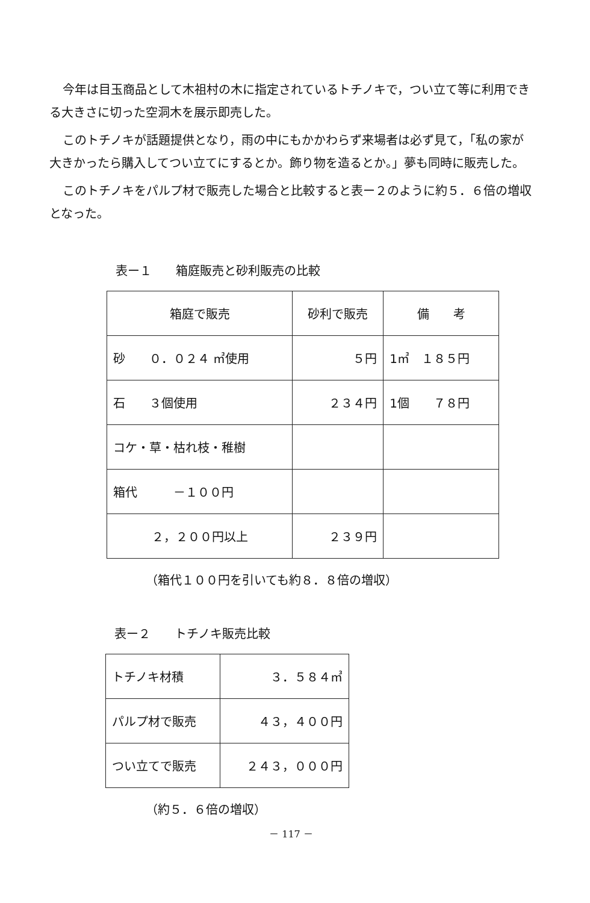今年は目玉商品として木祖村の木に指定されているトチノキで，つい立て等に利用できる大きさに切った空洞木を展示即売した。
このトチノキが話題提供となり，雨の中にもかかわらず来場者は必ず見て，「私の家が大きかったら購入してつい立てにするとか。飾り物を造るとか。」夢も同時に販売した。
このトチノキをパルプ材で販売した場合と比較すると表ー２のように約５．６倍の増収となった。
表ー１　　箱庭販売と砂利販売の比較
| 箱庭で販売 | 砂利で販売 | 備 考 |
| 砂 ０．０２４ ㎥使用 | ５円 | 1㎥ １８５円 |
| 石 ３個使用 | ２３４円 | 1個 ７８円 |
| コケ・草・枯れ枝・稚樹 | | |
| 箱代 －１００円 | | |
| ２，２００円以上 | ２３９円 | |
（箱代１００円を引いても約８．８倍の増収）
表ー２　　トチノキ販売比較
| トチノキ材積 | ３．５８４㎥ |
| パルプ材で販売 | ４３，４００円 |
| つい立てで販売 | ２４３，０００円 |
（約５．６倍の増収）
－ 117 －